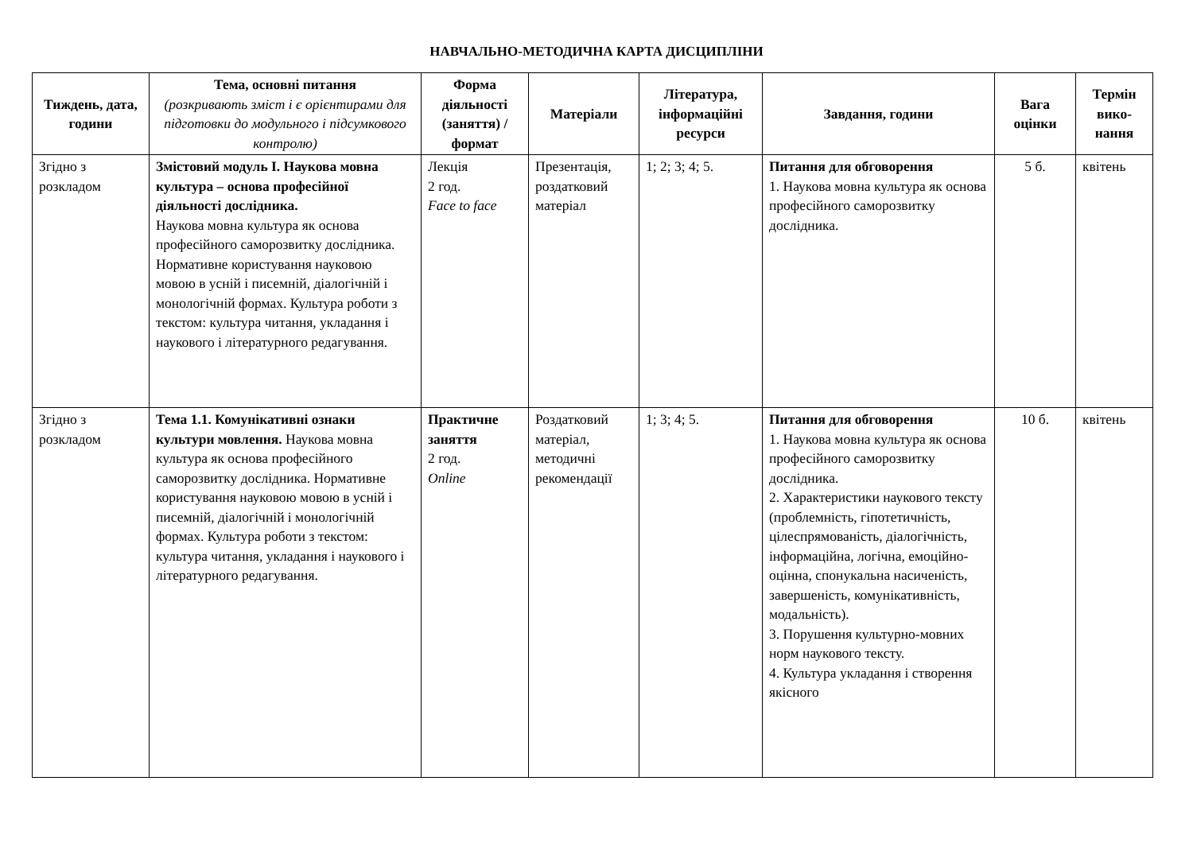НАВЧАЛЬНО-МЕТОДИЧНА КАРТА ДИСЦИПЛІНИ
| Тиждень, дата, години | Тема, основні питання (розкривають зміст і є орієнтирами для підготовки до модульного і підсумкового контролю) | Форма діяльності (заняття) / формат | Матеріали | Література, інформаційні ресурси | Завдання, години | Вага оцінки | Термін вико-нання |
| --- | --- | --- | --- | --- | --- | --- | --- |
| Згідно з розкладом | Змістовий модуль І. Наукова мовна культура – основа професійної діяльності дослідника. Наукова мовна культура як основа професійного саморозвитку дослідника. Нормативне користування науковою мовою в усній і писемній, діалогічній і монологічній формах. Культура роботи з текстом: культура читання, укладання і наукового і літературного редагування. | Лекція 2 год. Face to face | Презентація, роздатковий матеріал | 1; 2; 3; 4; 5. | Питання для обговорення 1. Наукова мовна культура як основа професійного саморозвитку дослідника. | 5 б. | квітень |
| Згідно з розкладом | Тема 1.1. Комунікативні ознаки культури мовлення. Наукова мовна культура як основа професійного саморозвитку дослідника. Нормативне користування науковою мовою в усній і писемній, діалогічній і монологічній формах. Культура роботи з текстом: культура читання, укладання і наукового і літературного редагування. | Практичне заняття 2 год. Online | Роздатковий матеріал, методичні рекомендації | 1; 3; 4; 5. | Питання для обговорення 1. Наукова мовна культура як основа професійного саморозвитку дослідника. 2. Характеристики наукового тексту (проблемність, гіпотетичність, цілеспрямованість, діалогічність, інформаційна, логічна, емоційно-оцінна, спонукальна насиченість, завершеність, комунікативність, модальність). 3. Порушення культурно-мовних норм наукового тексту. 4. Культура укладання і створення якісного | 10 б. | квітень |